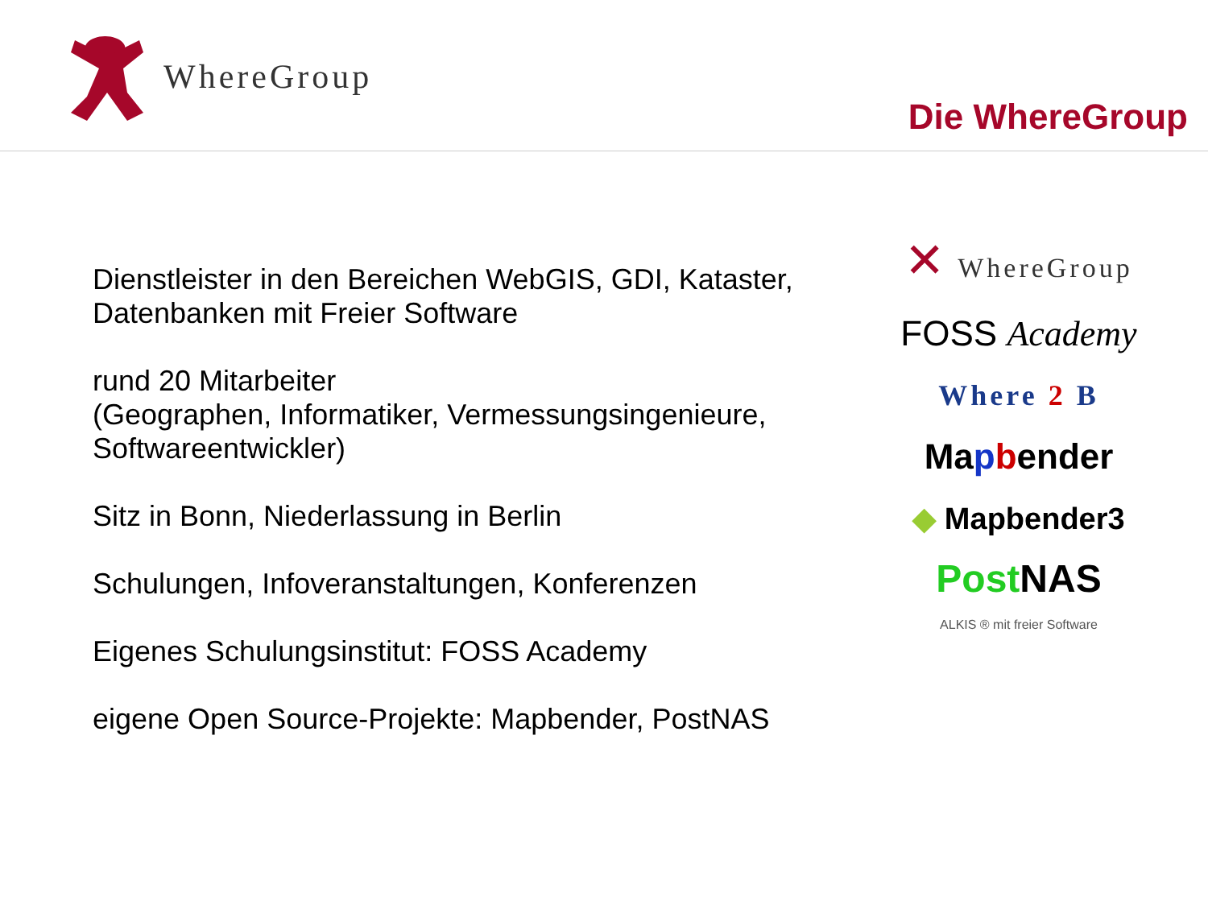WhereGroup
Die WhereGroup
Dienstleister in den Bereichen WebGIS, GDI, Kataster, Datenbanken mit Freier Software
rund 20 Mitarbeiter
(Geographen, Informatiker, Vermessungsingenieure, Softwareentwickler)
Sitz in Bonn, Niederlassung in Berlin
Schulungen, Infoveranstaltungen, Konferenzen
Eigenes Schulungsinstitut: FOSS Academy
eigene Open Source-Projekte: Mapbender, PostNAS
✕ WhereGroup
FOSS Academy
Where 2 B
Mapbender
◆ Mapbender3
Post NAS
ALKIS ® mit freier Software